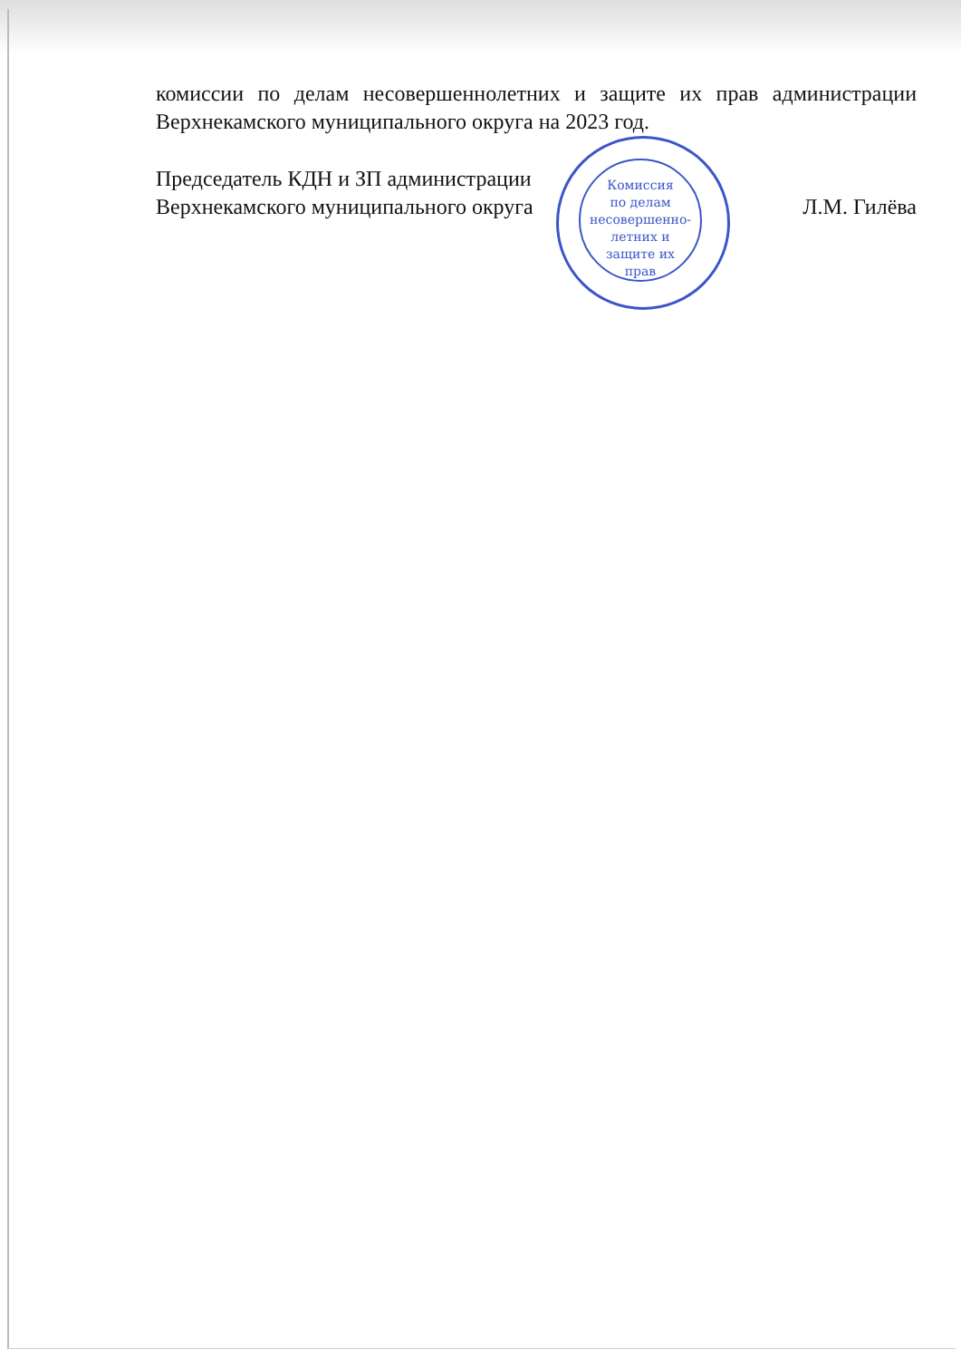комиссии по делам несовершеннолетних и защите их прав администрации Верхнекамского муниципального округа на 2023 год.
Председатель КДН и ЗП администрации
Верхнекамского муниципального округа
Л.М. Гилёва
Комиссия
по делам
несовершенно-
летних и
защите их
прав